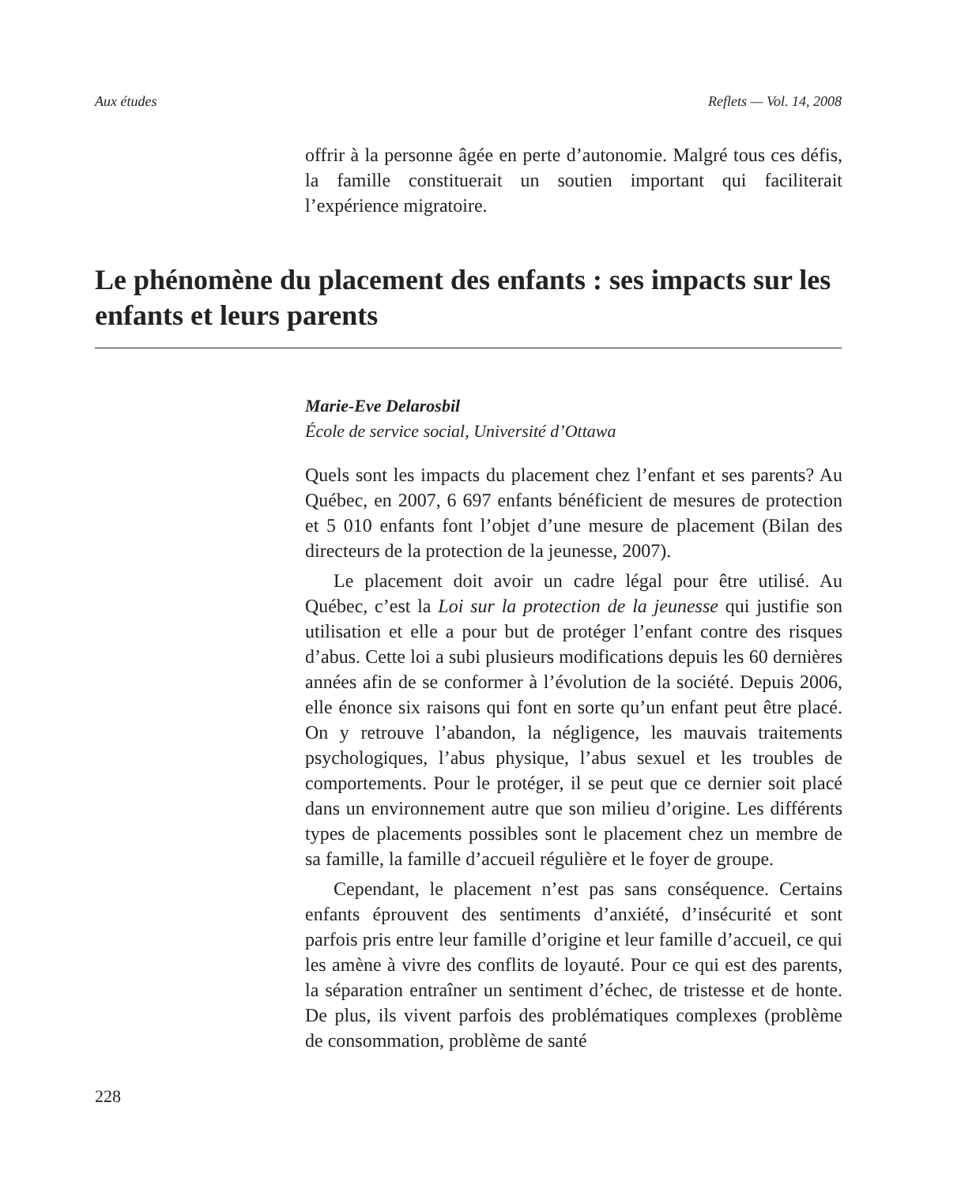Aux études Reflets — Vol. 14, 2008
offrir à la personne âgée en perte d’autonomie. Malgré tous ces défis, la famille constituerait un soutien important qui faciliterait l’expérience migratoire.
Le phénomène du placement des enfants : ses impacts sur les enfants et leurs parents
Marie-Eve Delarosbil
École de service social, Université d’Ottawa
Quels sont les impacts du placement chez l’enfant et ses parents? Au Québec, en 2007, 6 697 enfants bénéficient de mesures de protection et 5 010 enfants font l’objet d’une mesure de placement (Bilan des directeurs de la protection de la jeunesse, 2007).
Le placement doit avoir un cadre légal pour être utilisé. Au Québec, c’est la Loi sur la protection de la jeunesse qui justifie son utilisation et elle a pour but de protéger l’enfant contre des risques d’abus. Cette loi a subi plusieurs modifications depuis les 60 dernières années afin de se conformer à l’évolution de la société. Depuis 2006, elle énonce six raisons qui font en sorte qu’un enfant peut être placé. On y retrouve l’abandon, la négligence, les mauvais traitements psychologiques, l’abus physique, l’abus sexuel et les troubles de comportements. Pour le protéger, il se peut que ce dernier soit placé dans un environnement autre que son milieu d’origine. Les différents types de placements possibles sont le placement chez un membre de sa famille, la famille d’accueil régulière et le foyer de groupe.
Cependant, le placement n’est pas sans conséquence. Certains enfants éprouvent des sentiments d’anxiété, d’insécurité et sont parfois pris entre leur famille d’origine et leur famille d’accueil, ce qui les amène à vivre des conflits de loyauté. Pour ce qui est des parents, la séparation entraîner un sentiment d’échec, de tristesse et de honte. De plus, ils vivent parfois des problématiques complexes (problème de consommation, problème de santé
228